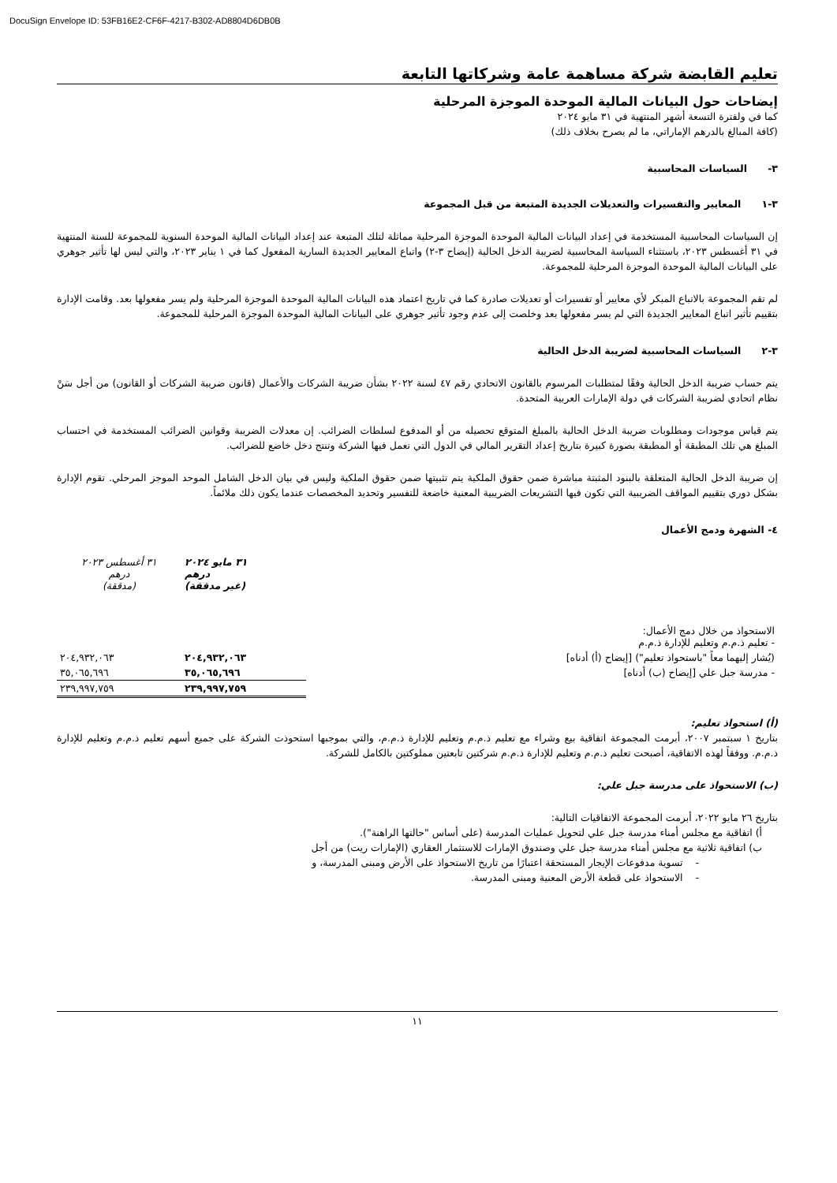DocuSign Envelope ID: 53FB16E2-CF6F-4217-B302-AD8804D6DB0B
تعليم القابضة شركة مساهمة عامة وشركاتها التابعة
إيضاحات حول البيانات المالية الموحدة الموجزة المرحلية
كما في ولفترة التسعة أشهر المنتهية في ٣١ مايو ٢٠٢٤
(كافة المبالغ بالدرهم الإماراتي، ما لم يصرح بخلاف ذلك)
٣- السياسات المحاسبية
٣-١ المعايير والتفسيرات والتعديلات الجديدة المتبعة من قبل المجموعة
إن السياسات المحاسبية المستخدمة في إعداد البيانات المالية الموحدة الموجزة المرحلية مماثلة لتلك المتبعة عند إعداد البيانات المالية الموحدة السنوية للمجموعة للسنة المنتهية في ٣١ أغسطس ٢٠٢٣، باستثناء السياسة المحاسبية لضريبة الدخل الحالية (إيضاح ٣-٢) واتباع المعايير الجديدة السارية المفعول كما في ١ يناير ٢٠٢٣، والتي ليس لها تأثير جوهري على البيانات المالية الموحدة الموجزة المرحلية للمجموعة.
لم تقم المجموعة بالاتباع المبكر لأي معايير أو تفسيرات أو تعديلات صادرة كما في تاريخ اعتماد هذه البيانات المالية الموحدة الموجزة المرحلية ولم يسر مفعولها بعد. وقامت الإدارة بتقييم تأثير اتباع المعايير الجديدة التي لم يسر مفعولها بعد وخلصت إلى عدم وجود تأثير جوهري على البيانات المالية الموحدة الموجزة المرحلية للمجموعة.
٣-٢ السياسات المحاسبية لضريبة الدخل الحالية
يتم حساب ضريبة الدخل الحالية وفقًا لمتطلبات المرسوم بالقانون الاتحادي رقم ٤٧ لسنة ٢٠٢٢ بشأن ضريبة الشركات والأعمال (قانون ضريبة الشركات أو القانون) من أجل سَنْ نظام اتحادي لضريبة الشركات في دولة الإمارات العربية المتحدة.
يتم قياس موجودات ومطلوبات ضريبة الدخل الحالية بالمبلغ المتوقع تحصيله من أو المدفوع لسلطات الضرائب. إن معدلات الضريبة وقوانين الضرائب المستخدمة في احتساب المبلغ هي تلك المطبقة أو المطبقة بصورة كبيرة بتاريخ إعداد التقرير المالي في الدول التي تعمل فيها الشركة وتنتج دخل خاضع للضرائب.
إن ضريبة الدخل الحالية المتعلقة بالبنود المثبتة مباشرة ضمن حقوق الملكية يتم تثبيتها ضمن حقوق الملكية وليس في بيان الدخل الشامل الموحد الموجز المرحلي. تقوم الإدارة بشكل دوري بتقييم المواقف الضريبية التي تكون فيها التشريعات الضريبية المعنية خاضعة للتفسير وتحديد المخصصات عندما يكون ذلك ملائماً.
٤- الشهرة ودمج الأعمال
| | ٣١ مايو ٢٠٢٤ درهم (غير مدققة) | ٣١ أغسطس ٢٠٢٣ درهم (مدققة) |
| الاستحواذ من خلال دمج الأعمال: - تعليم ذ.م.م وتعليم للإدارة ذ.م.م | | |
| (يُشار إليهما معاً "باستحواذ تعليم") [إيضاح (أ) أدناه] | ٢٠٤,٩٣٢,٠٦٣ | ٢٠٤,٩٣٢,٠٦٣ |
| - مدرسة جبل علي [إيضاح (ب) أدناه] | ٣٥,٠٦٥,٦٩٦ | ٣٥,٠٦٥,٦٩٦ |
| | ٢٣٩,٩٩٧,٧٥٩ | ٢٣٩,٩٩٧,٧٥٩ |
(أ) استحواذ تعليم:
بتاريخ ١ سبتمبر ٢٠٠٧، أبرمت المجموعة اتفاقية بيع وشراء مع تعليم ذ.م.م وتعليم للإدارة ذ.م.م، والتي بموجبها استحوذت الشركة على جميع أسهم تعليم ذ.م.م وتعليم للإدارة ذ.م.م. ووفقاً لهذه الاتفاقية، أصبحت تعليم ذ.م.م وتعليم للإدارة ذ.م.م شركتين تابعتين مملوكتين بالكامل للشركة.
(ب) الاستحواذ على مدرسة جبل علي:
بتاريخ ٢٦ مايو ٢٠٢٢، أبرمت المجموعة الاتفاقيات التالية:
أ) اتفاقية مع مجلس أمناء مدرسة جبل علي لتحويل عمليات المدرسة (على أساس "حالتها الراهنة").
ب) اتفاقية ثلاثية مع مجلس أمناء مدرسة جبل علي وصندوق الإمارات للاستثمار العقاري (الإمارات ريت) من أجل
- تسوية مدفوعات الإيجار المستحقة اعتبارًا من تاريخ الاستحواذ على الأرض ومبنى المدرسة، و
- الاستحواذ على قطعة الأرض المعنية ومبنى المدرسة.
١١